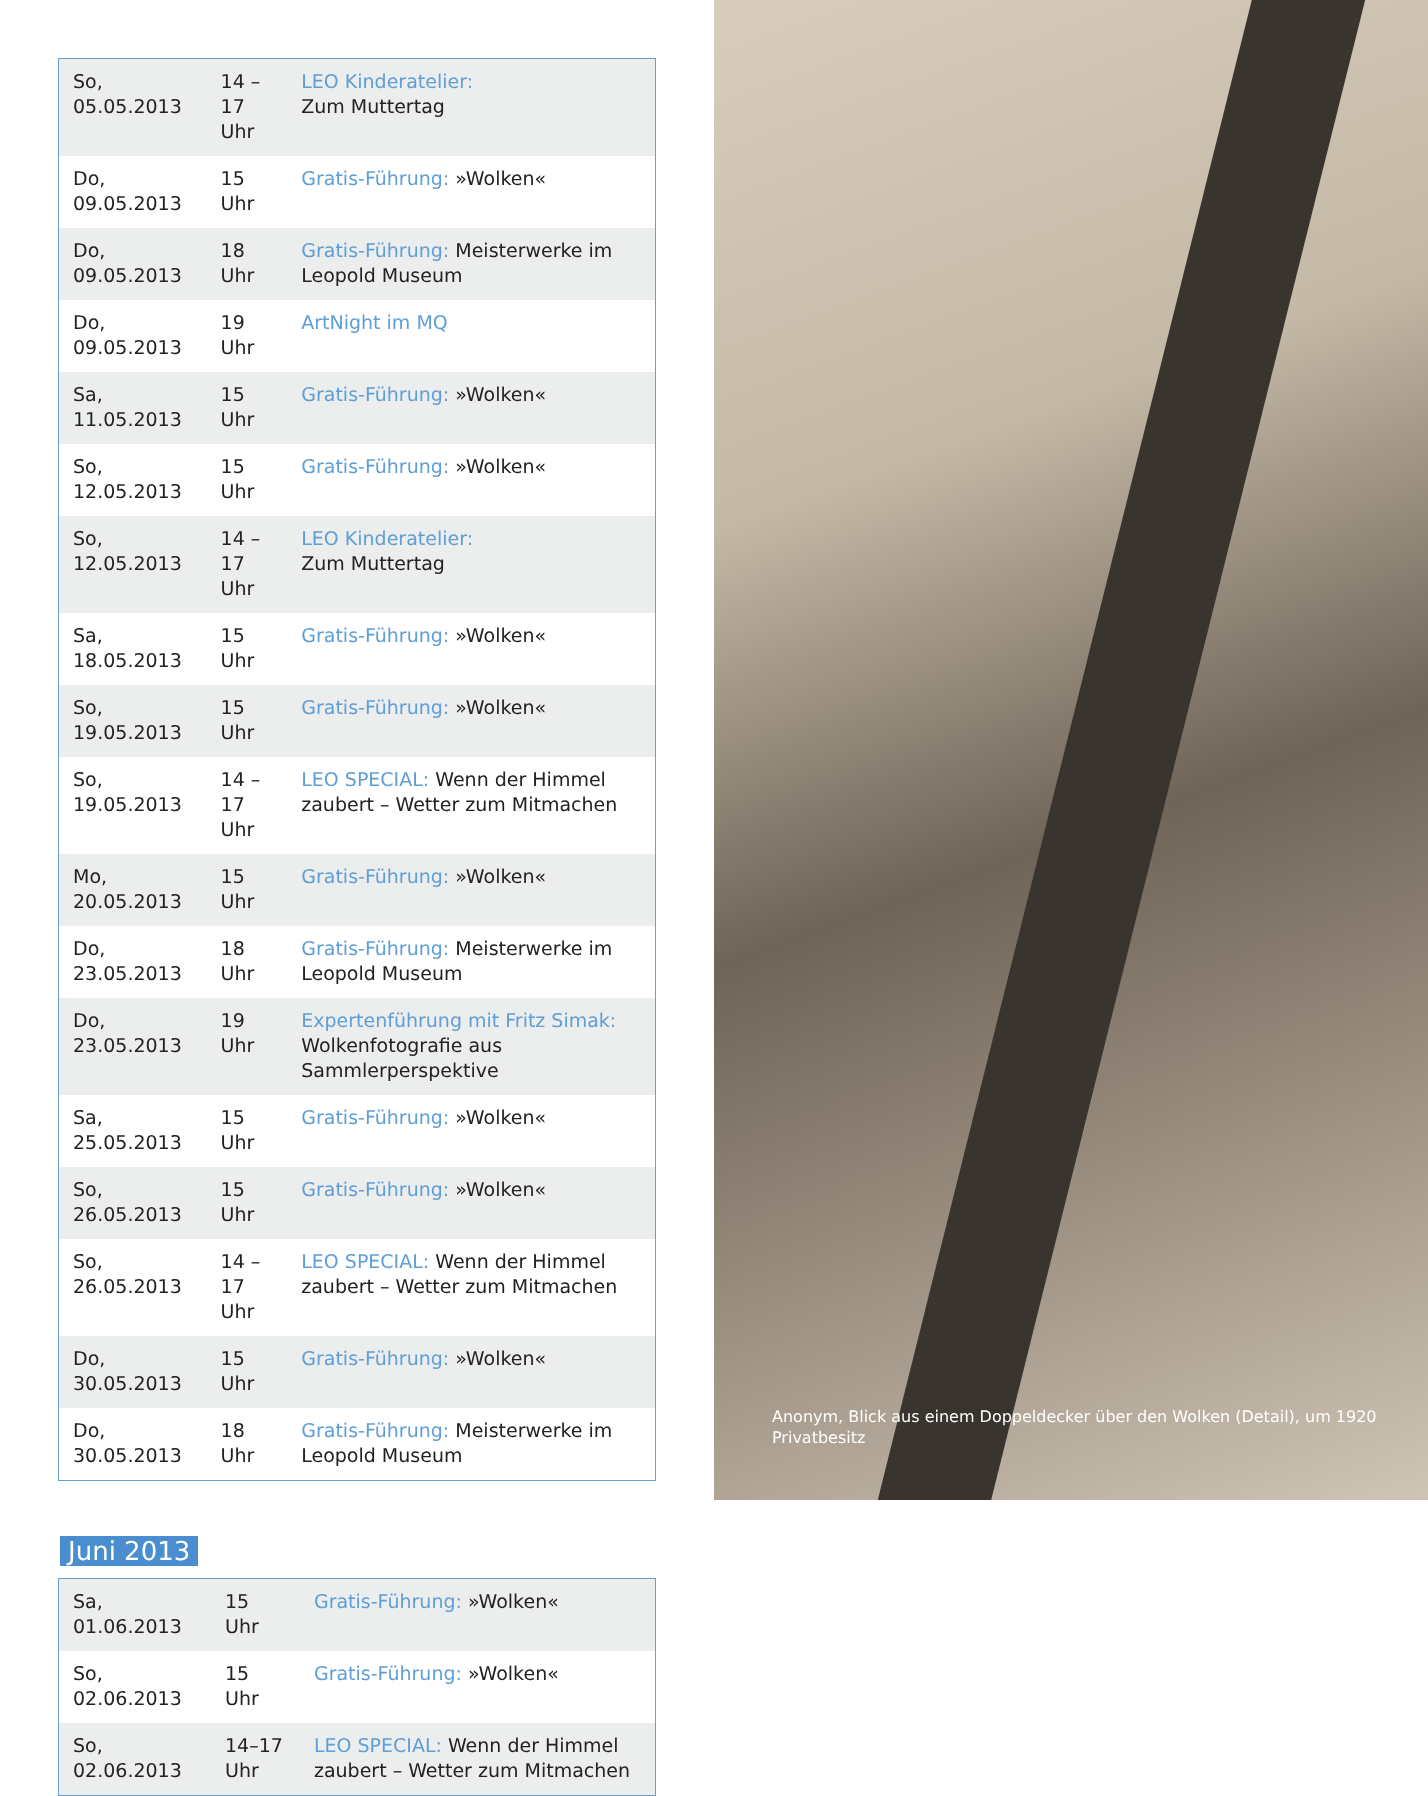| So, 05.05.2013 | 14 –17 Uhr | LEO Kinderatelier: Zum Muttertag |
| Do, 09.05.2013 | 15 Uhr | Gratis-Führung: »Wolken« |
| Do, 09.05.2013 | 18 Uhr | Gratis-Führung: Meisterwerke im Leopold Museum |
| Do, 09.05.2013 | 19 Uhr | ArtNight im MQ |
| Sa, 11.05.2013 | 15 Uhr | Gratis-Führung: »Wolken« |
| So, 12.05.2013 | 15 Uhr | Gratis-Führung: »Wolken« |
| So, 12.05.2013 | 14 –17 Uhr | LEO Kinderatelier: Zum Muttertag |
| Sa, 18.05.2013 | 15 Uhr | Gratis-Führung: »Wolken« |
| So, 19.05.2013 | 15 Uhr | Gratis-Führung: »Wolken« |
| So, 19.05.2013 | 14 –17 Uhr | LEO SPECIAL: Wenn der Himmel zaubert – Wetter zum Mitmachen |
| Mo, 20.05.2013 | 15 Uhr | Gratis-Führung: »Wolken« |
| Do, 23.05.2013 | 18 Uhr | Gratis-Führung: Meisterwerke im Leopold Museum |
| Do, 23.05.2013 | 19 Uhr | Expertenführung mit Fritz Simak: Wolkenfotografie aus Sammlerperspektive |
| Sa, 25.05.2013 | 15 Uhr | Gratis-Führung: »Wolken« |
| So, 26.05.2013 | 15 Uhr | Gratis-Führung: »Wolken« |
| So, 26.05.2013 | 14 –17 Uhr | LEO SPECIAL: Wenn der Himmel zaubert – Wetter zum Mitmachen |
| Do, 30.05.2013 | 15 Uhr | Gratis-Führung: »Wolken« |
| Do, 30.05.2013 | 18 Uhr | Gratis-Führung: Meisterwerke im Leopold Museum |
Juni 2013
| Sa, 01.06.2013 | 15 Uhr | Gratis-Führung: »Wolken« |
| So, 02.06.2013 | 15 Uhr | Gratis-Führung: »Wolken« |
| So, 02.06.2013 | 14–17 Uhr | LEO SPECIAL: Wenn der Himmel zaubert – Wetter zum Mitmachen |
Anonym, Blick aus einem Doppeldecker über den Wolken (Detail), um 1920
Privatbesitz